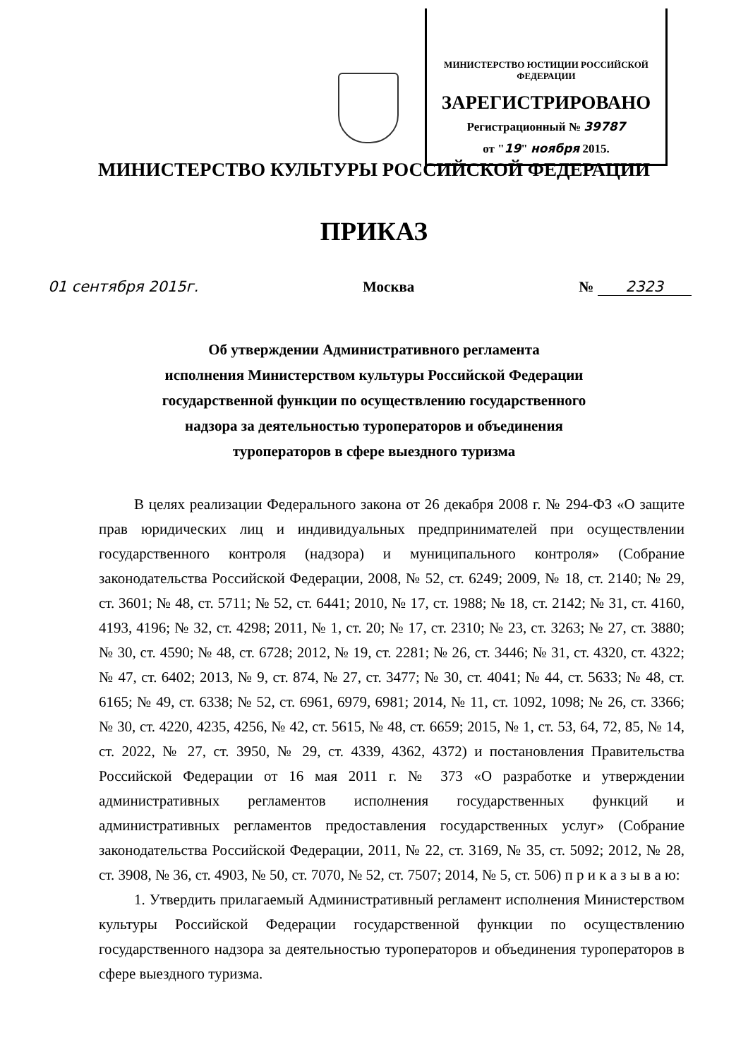МИНИСТЕРСТВО ЮСТИЦИИ РОССИЙСКОЙ ФЕДЕРАЦИИ
ЗАРЕГИСТРИРОВАНО
Регистрационный № 39787
от "19" ноября 2015.
МИНИСТЕРСТВО КУЛЬТУРЫ РОССИЙСКОЙ ФЕДЕРАЦИИ
ПРИКАЗ
01 сентября 2015г. Москва № 2323
Об утверждении Административного регламента
исполнения Министерством культуры Российской Федерации
государственной функции по осуществлению государственного
надзора за деятельностью туроператоров и объединения
туроператоров в сфере выездного туризма
В целях реализации Федерального закона от 26 декабря 2008 г. № 294-ФЗ «О защите прав юридических лиц и индивидуальных предпринимателей при осуществлении государственного контроля (надзора) и муниципального контроля» (Собрание законодательства Российской Федерации, 2008, № 52, ст. 6249; 2009, № 18, ст. 2140; № 29, ст. 3601; № 48, ст. 5711; № 52, ст. 6441; 2010, № 17, ст. 1988; № 18, ст. 2142; № 31, ст. 4160, 4193, 4196; № 32, ст. 4298; 2011, № 1, ст. 20; № 17, ст. 2310; № 23, ст. 3263; № 27, ст. 3880; № 30, ст. 4590; № 48, ст. 6728; 2012, № 19, ст. 2281; № 26, ст. 3446; № 31, ст. 4320, ст. 4322; № 47, ст. 6402; 2013, № 9, ст. 874, № 27, ст. 3477; № 30, ст. 4041; № 44, ст. 5633; № 48, ст. 6165; № 49, ст. 6338; № 52, ст. 6961, 6979, 6981; 2014, № 11, ст. 1092, 1098; № 26, ст. 3366; № 30, ст. 4220, 4235, 4256, № 42, ст. 5615, № 48, ст. 6659; 2015, № 1, ст. 53, 64, 72, 85, № 14, ст. 2022, № 27, ст. 3950, № 29, ст. 4339, 4362, 4372) и постановления Правительства Российской Федерации от 16 мая 2011 г. № 373 «О разработке и утверждении административных регламентов исполнения государственных функций и административных регламентов предоставления государственных услуг» (Собрание законодательства Российской Федерации, 2011, № 22, ст. 3169, № 35, ст. 5092; 2012, № 28, ст. 3908, № 36, ст. 4903, № 50, ст. 7070, № 52, ст. 7507; 2014, № 5, ст. 506) п р и к а з ы в а ю:
1. Утвердить прилагаемый Административный регламент исполнения Министерством культуры Российской Федерации государственной функции по осуществлению государственного надзора за деятельностью туроператоров и объединения туроператоров в сфере выездного туризма.